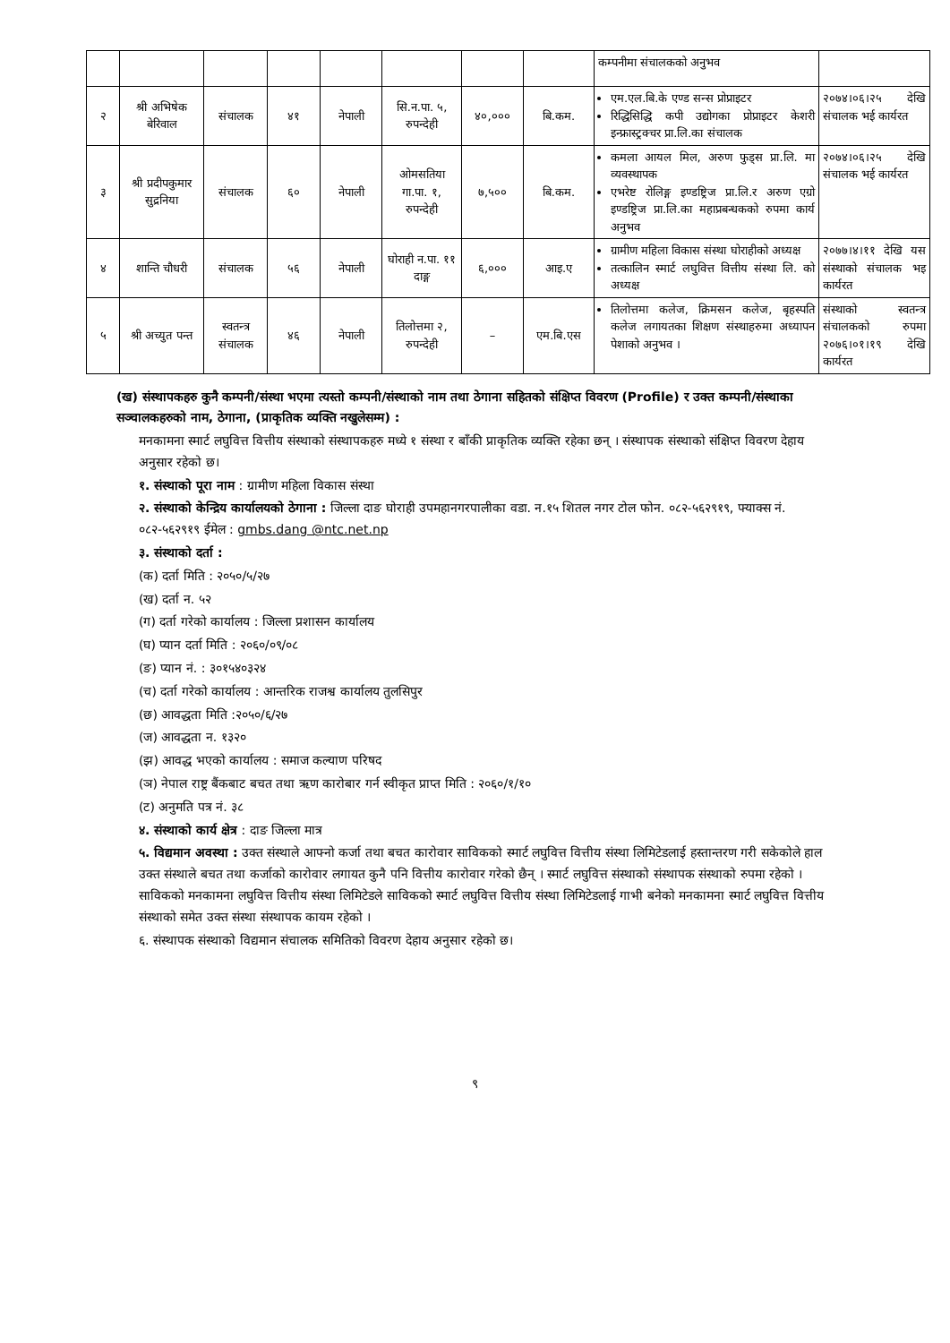| | | | | | | | | कम्पनीमा संचालकको अनुभव | |
| २ | श्री अभिषेक बेरिवाल | संचालक | ४१ | नेपाली | सि.न.पा. ५, रुपन्देही | ४०,००० | बि.कम. | एम.एल.बि.के एण्ड सन्स प्रोप्राइटर रिद्धिसिद्धि कपी उद्योगका प्रोप्राइटर केशरी इन्फ्रास्ट्रक्चर प्रा.लि.का संचालक | २०७४।०६।२५ देखि संचालक भई कार्यरत |
| ३ | श्री प्रदीपकुमार सुद्रनिया | संचालक | ६० | नेपाली | ओमसतिया गा.पा. १, रुपन्देही | ७,५०० | बि.कम. | कमला आयल मिल, अरुण फुड्स प्रा.लि. मा व्यवस्थापक एभरेष्ट रोलिङ्ग इण्डष्ट्रिज प्रा.लि.र अरुण एग्रो इण्डष्ट्रिज प्रा.लि.का महाप्रबन्धकको रुपमा कार्य अनुभव | २०७४।०६।२५ देखि संचालक भई कार्यरत |
| ४ | शान्ति चौधरी | संचालक | ५६ | नेपाली | घोराही न.पा. ११ दाङ्ग | ६,००० | आइ.ए | ग्रामीण महिला विकास संस्था घोराहीको अध्यक्ष तत्कालिन स्मार्ट लघुवित्त वित्तीय संस्था लि. को अध्यक्ष | २०७७।४।११ देखि यस संस्थाको संचालक भइ कार्यरत |
| ५ | श्री अच्युत पन्त | स्वतन्त्र संचालक | ४६ | नेपाली | तिलोत्तमा २, रुपन्देही | – | एम.बि.एस | तिलोत्तमा कलेज, क्रिमसन कलेज, बृहस्पति कलेज लगायतका शिक्षण संस्थाहरुमा अध्यापन पेशाको अनुभव । | संस्थाको स्वतन्त्र संचालकको रुपमा २०७६।०१।१९ देखि कार्यरत |
(ख) संस्थापकहरु कुनै कम्पनी/संस्था भएमा त्यस्तो कम्पनी/संस्थाको नाम तथा ठेगाना सहितको संक्षिप्त विवरण (Profile) र उक्त कम्पनी/संस्थाका सञ्चालकहरुको नाम, ठेगाना, (प्राकृतिक व्यक्ति नखुलेसम्म) :
मनकामना स्मार्ट लघुवित्त वित्तीय संस्थाको संस्थापकहरु मध्ये १ संस्था र बाँकी प्राकृतिक व्यक्ति रहेका छन् । संस्थापक संस्थाको संक्षिप्त विवरण देहाय अनुसार रहेको छ।
१. संस्थाको पूरा नाम : ग्रामीण महिला विकास संस्था
२. संस्थाको केन्द्रिय कार्यालयको ठेगाना : जिल्ला दाङ घोराही उपमहानगरपालीका वडा. न.१५ शितल नगर टोल फोन. ०८२-५६२९१९, फ्याक्स नं. ०८२-५६२९१९ ईमेल : gmbs.dang @ntc.net.np
३. संस्थाको दर्ता :
(क) दर्ता मिति : २०५०/५/२७
(ख) दर्ता न. ५२
(ग) दर्ता गरेको कार्यालय : जिल्ला प्रशासन कार्यालय
(घ) प्यान दर्ता मिति : २०६०/०९/०८
(ङ) प्यान नं. : ३०१५४०३२४
(च) दर्ता गरेको कार्यालय : आन्तरिक राजश्व कार्यालय तुलसिपुर
(छ) आवद्धता मिति :२०५०/६/२७
(ज) आवद्धता न. १३२०
(झ) आवद्ध भएको कार्यालय : समाज कल्याण परिषद
(ञ) नेपाल राष्ट्र बैंकबाट बचत तथा ऋण कारोबार गर्न स्वीकृत प्राप्त मिति : २०६०/१/१०
(ट) अनुमति पत्र नं. ३८
४. संस्थाको कार्य क्षेत्र : दाङ जिल्ला मात्र
५. विद्यमान अवस्था : उक्त संस्थाले आफ्नो कर्जा तथा बचत कारोवार साविकको स्मार्ट लघुवित्त वित्तीय संस्था लिमिटेडलाई हस्तान्तरण गरी सकेकोले हाल उक्त संस्थाले बचत तथा कर्जाको कारोवार लगायत कुनै पनि वित्तीय कारोवार गरेको छैन् । स्मार्ट लघुवित्त संस्थाको संस्थापक संस्थाको रुपमा रहेको । साविकको मनकामना लघुवित्त वित्तीय संस्था लिमिटेडले साविकको स्मार्ट लघुवित्त वित्तीय संस्था लिमिटेडलाई गाभी बनेको मनकामना स्मार्ट लघुवित्त वित्तीय संस्थाको समेत उक्त संस्था संस्थापक कायम रहेको ।
६. संस्थापक संस्थाको विद्यमान संचालक समितिको विवरण देहाय अनुसार रहेको छ।
९